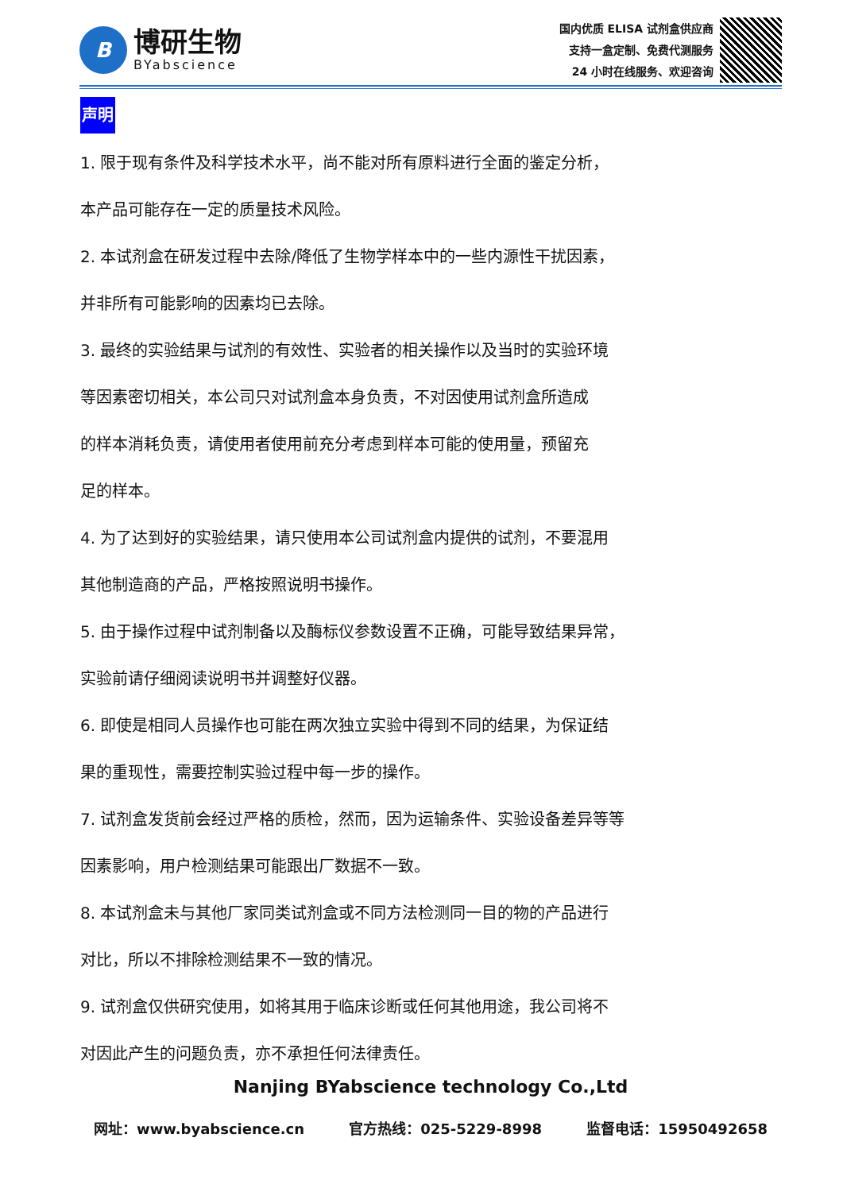B
博研生物
BYabscience
国内优质 ELISA 试剂盒供应商
支持一盒定制、免费代测服务
24 小时在线服务、欢迎咨询
声明
1. 限于现有条件及科学技术水平，尚不能对所有原料进行全面的鉴定分析，
本产品可能存在一定的质量技术风险。
2. 本试剂盒在研发过程中去除/降低了生物学样本中的一些内源性干扰因素，
并非所有可能影响的因素均已去除。
3. 最终的实验结果与试剂的有效性、实验者的相关操作以及当时的实验环境
等因素密切相关，本公司只对试剂盒本身负责，不对因使用试剂盒所造成
的样本消耗负责，请使用者使用前充分考虑到样本可能的使用量，预留充
足的样本。
4. 为了达到好的实验结果，请只使用本公司试剂盒内提供的试剂，不要混用
其他制造商的产品，严格按照说明书操作。
5. 由于操作过程中试剂制备以及酶标仪参数设置不正确，可能导致结果异常，
实验前请仔细阅读说明书并调整好仪器。
6. 即使是相同人员操作也可能在两次独立实验中得到不同的结果，为保证结
果的重现性，需要控制实验过程中每一步的操作。
7. 试剂盒发货前会经过严格的质检，然而，因为运输条件、实验设备差异等等
因素影响，用户检测结果可能跟出厂数据不一致。
8. 本试剂盒未与其他厂家同类试剂盒或不同方法检测同一目的物的产品进行
对比，所以不排除检测结果不一致的情况。
9. 试剂盒仅供研究使用，如将其用于临床诊断或任何其他用途，我公司将不
对因此产生的问题负责，亦不承担任何法律责任。
Nanjing BYabscience technology Co.,Ltd
网址：www.byabscience.cn 官方热线：025-5229-8998 监督电话：15950492658